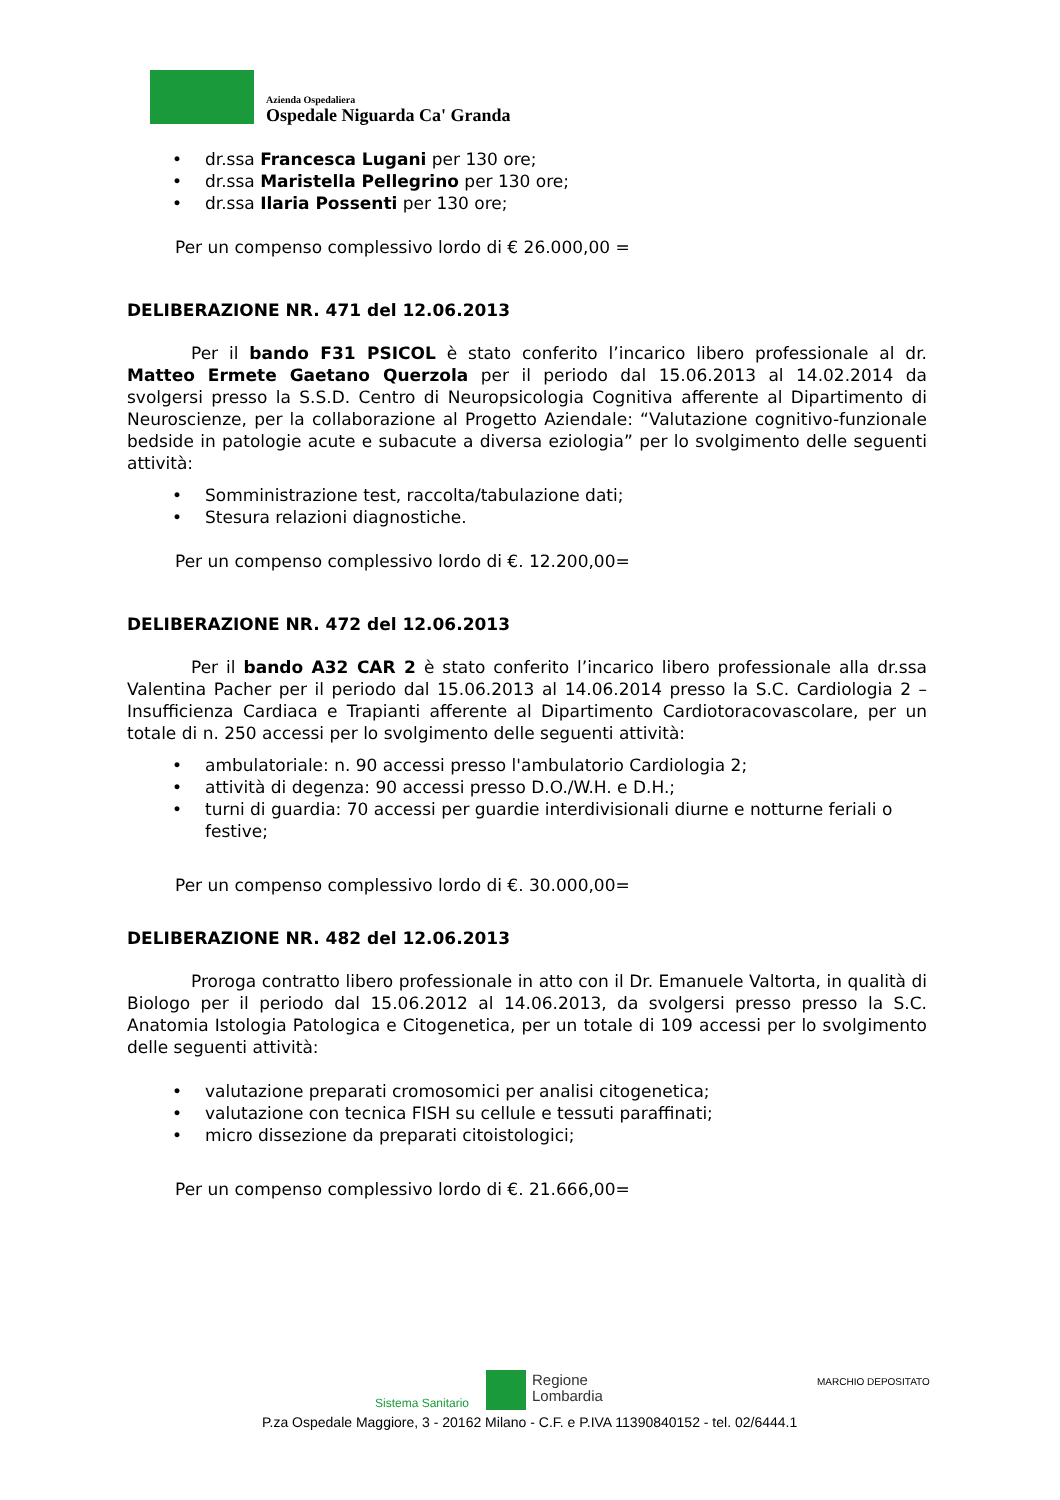Azienda Ospedaliera
Ospedale Niguarda Ca' Granda
• dr.ssa Francesca Lugani per 130 ore;
• dr.ssa Maristella Pellegrino per 130 ore;
• dr.ssa Ilaria Possenti per 130 ore;
Per un compenso complessivo lordo di € 26.000,00 =
DELIBERAZIONE NR. 471 del 12.06.2013
Per il bando F31 PSICOL è stato conferito l’incarico libero professionale al dr. Matteo Ermete Gaetano Querzola per il periodo dal 15.06.2013 al 14.02.2014 da svolgersi presso la S.S.D. Centro di Neuropsicologia Cognitiva afferente al Dipartimento di Neuroscienze, per la collaborazione al Progetto Aziendale: “Valutazione cognitivo-funzionale bedside in patologie acute e subacute a diversa eziologia” per lo svolgimento delle seguenti attività:
• Somministrazione test, raccolta/tabulazione dati;
• Stesura relazioni diagnostiche.
Per un compenso complessivo lordo di €. 12.200,00=
DELIBERAZIONE NR. 472 del 12.06.2013
Per il bando A32 CAR 2 è stato conferito l’incarico libero professionale alla dr.ssa Valentina Pacher per il periodo dal 15.06.2013 al 14.06.2014 presso la S.C. Cardiologia 2 – Insufficienza Cardiaca e Trapianti afferente al Dipartimento Cardiotoracovascolare, per un totale di n. 250 accessi per lo svolgimento delle seguenti attività:
• ambulatoriale: n. 90 accessi presso l'ambulatorio Cardiologia 2;
• attività di degenza: 90 accessi presso D.O./W.H. e D.H.;
• turni di guardia: 70 accessi per guardie interdivisionali diurne e notturne feriali o festive;
Per un compenso complessivo lordo di €. 30.000,00=
DELIBERAZIONE NR. 482 del 12.06.2013
Proroga contratto libero professionale in atto con il Dr. Emanuele Valtorta, in qualità di Biologo per il periodo dal 15.06.2012 al 14.06.2013, da svolgersi presso presso la S.C. Anatomia Istologia Patologica e Citogenetica, per un totale di 109 accessi per lo svolgimento delle seguenti attività:
• valutazione preparati cromosomici per analisi citogenetica;
• valutazione con tecnica FISH su cellule e tessuti paraffinati;
• micro dissezione da preparati citoistologici;
Per un compenso complessivo lordo di €. 21.666,00=
Sistema Sanitario
Regione
Lombardia
MARCHIO DEPOSITATO
P.za Ospedale Maggiore, 3 - 20162 Milano - C.F. e P.IVA 11390840152 - tel. 02/6444.1